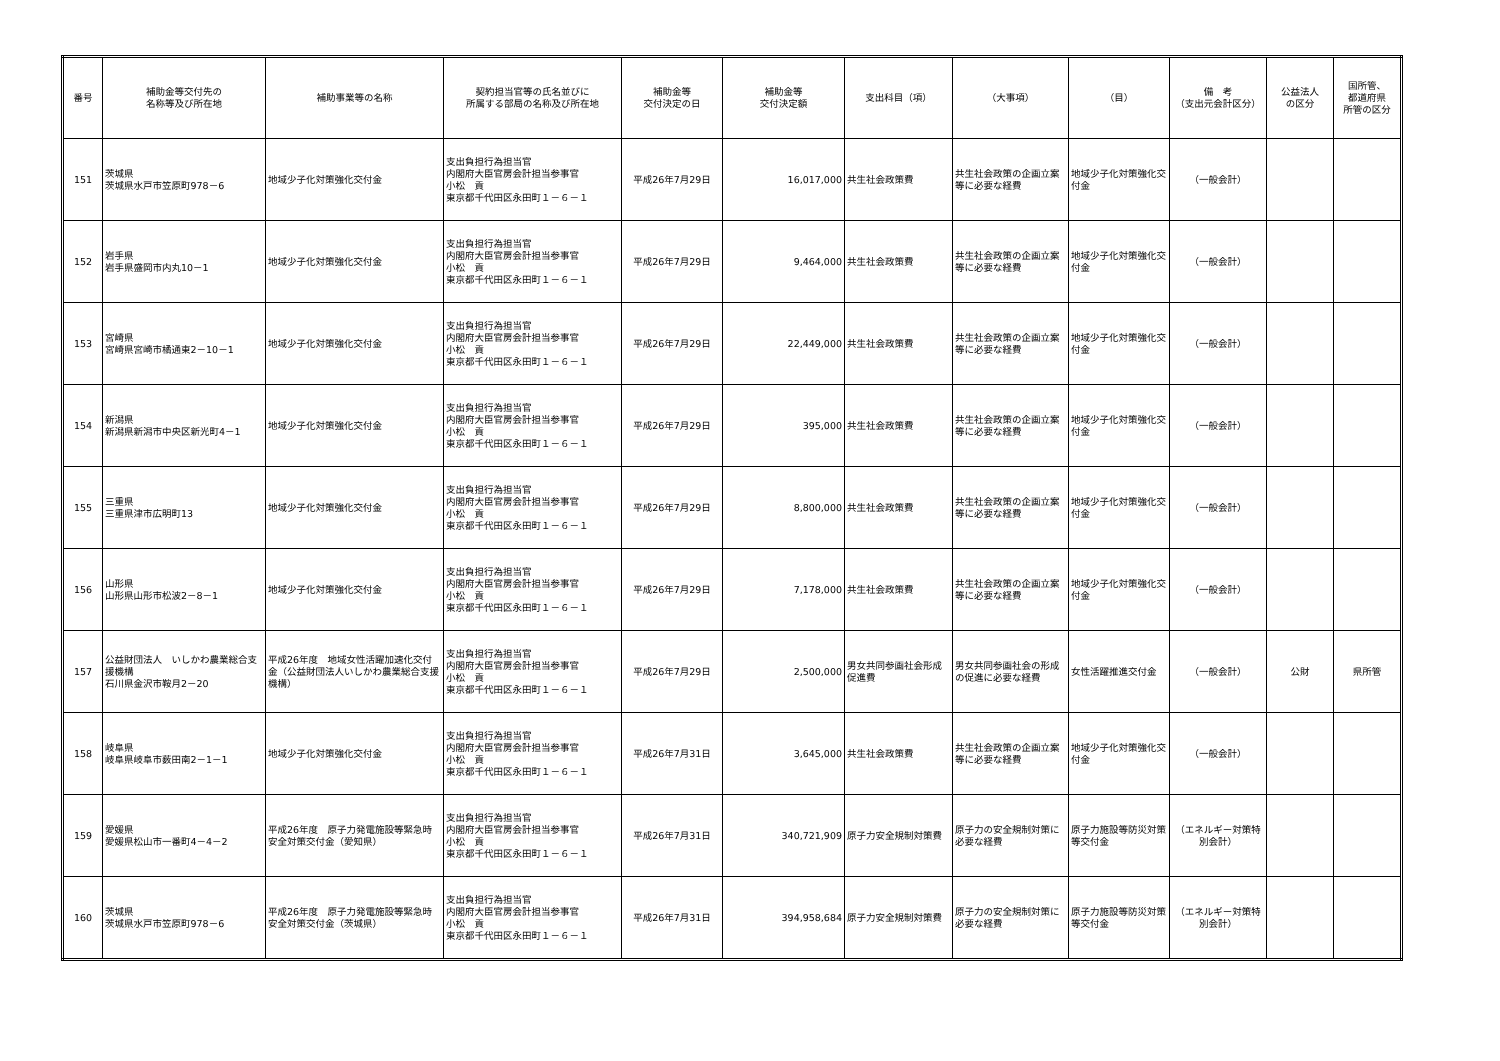| 番号 | 補助金等交付先の 名称等及び所在地 | 補助事業等の名称 | 契約担当官等の氏名並びに 所属する部局の名称及び所在地 | 補助金等 交付決定の日 | 補助金等 交付決定額 | 支出科目（項） | （大事項） | （目） | 備 考 （支出元会計区分） | 公益法人 の区分 | 国所管、 都道府県 所管の区分 |
| --- | --- | --- | --- | --- | --- | --- | --- | --- | --- | --- | --- |
| 151 | 茨城県 茨城県水戸市笠原町978－6 | 地域少子化対策強化交付金 | 支出負担行為担当官 内閣府大臣官房会計担当参事官 小松 貢 東京都千代田区永田町１－６－１ | 平成26年7月29日 | 16,017,000 | 共生社会政策費 | 共生社会政策の企画立案等に必要な経費 | 地域少子化対策強化交付金 | （一般会計） | | |
| 152 | 岩手県 岩手県盛岡市内丸10－1 | 地域少子化対策強化交付金 | 支出負担行為担当官 内閣府大臣官房会計担当参事官 小松 貢 東京都千代田区永田町１－６－１ | 平成26年7月29日 | 9,464,000 | 共生社会政策費 | 共生社会政策の企画立案等に必要な経費 | 地域少子化対策強化交付金 | （一般会計） | | |
| 153 | 宮崎県 宮崎県宮崎市橘通東2－10－1 | 地域少子化対策強化交付金 | 支出負担行為担当官 内閣府大臣官房会計担当参事官 小松 貢 東京都千代田区永田町１－６－１ | 平成26年7月29日 | 22,449,000 | 共生社会政策費 | 共生社会政策の企画立案等に必要な経費 | 地域少子化対策強化交付金 | （一般会計） | | |
| 154 | 新潟県 新潟県新潟市中央区新光町4－1 | 地域少子化対策強化交付金 | 支出負担行為担当官 内閣府大臣官房会計担当参事官 小松 貢 東京都千代田区永田町１－６－１ | 平成26年7月29日 | 395,000 | 共生社会政策費 | 共生社会政策の企画立案等に必要な経費 | 地域少子化対策強化交付金 | （一般会計） | | |
| 155 | 三重県 三重県津市広明町13 | 地域少子化対策強化交付金 | 支出負担行為担当官 内閣府大臣官房会計担当参事官 小松 貢 東京都千代田区永田町１－６－１ | 平成26年7月29日 | 8,800,000 | 共生社会政策費 | 共生社会政策の企画立案等に必要な経費 | 地域少子化対策強化交付金 | （一般会計） | | |
| 156 | 山形県 山形県山形市松波2－8－1 | 地域少子化対策強化交付金 | 支出負担行為担当官 内閣府大臣官房会計担当参事官 小松 貢 東京都千代田区永田町１－６－１ | 平成26年7月29日 | 7,178,000 | 共生社会政策費 | 共生社会政策の企画立案等に必要な経費 | 地域少子化対策強化交付金 | （一般会計） | | |
| 157 | 公益財団法人 いしかわ農業総合支援機構 石川県金沢市鞍月2－20 | 平成26年度 地域女性活躍加速化交付金（公益財団法人いしかわ農業総合支援機構） | 支出負担行為担当官 内閣府大臣官房会計担当参事官 小松 貢 東京都千代田区永田町１－６－１ | 平成26年7月29日 | 2,500,000 | 男女共同参画社会形成促進費 | 男女共同参画社会の形成の促進に必要な経費 | 女性活躍推進交付金 | （一般会計） | 公財 | 県所管 |
| 158 | 岐阜県 岐阜県岐阜市薮田南2－1－1 | 地域少子化対策強化交付金 | 支出負担行為担当官 内閣府大臣官房会計担当参事官 小松 貢 東京都千代田区永田町１－６－１ | 平成26年7月31日 | 3,645,000 | 共生社会政策費 | 共生社会政策の企画立案等に必要な経費 | 地域少子化対策強化交付金 | （一般会計） | | |
| 159 | 愛媛県 愛媛県松山市一番町4－4－2 | 平成26年度 原子力発電施設等緊急時安全対策交付金（愛知県） | 支出負担行為担当官 内閣府大臣官房会計担当参事官 小松 貢 東京都千代田区永田町１－６－１ | 平成26年7月31日 | 340,721,909 | 原子力安全規制対策費 | 原子力の安全規制対策に必要な経費 | 原子力施設等防災対策等交付金 | （エネルギー対策特別会計） | | |
| 160 | 茨城県 茨城県水戸市笠原町978－6 | 平成26年度 原子力発電施設等緊急時安全対策交付金（茨城県） | 支出負担行為担当官 内閣府大臣官房会計担当参事官 小松 貢 東京都千代田区永田町１－６－１ | 平成26年7月31日 | 394,958,684 | 原子力安全規制対策費 | 原子力の安全規制対策に必要な経費 | 原子力施設等防災対策等交付金 | （エネルギー対策特別会計） | | |